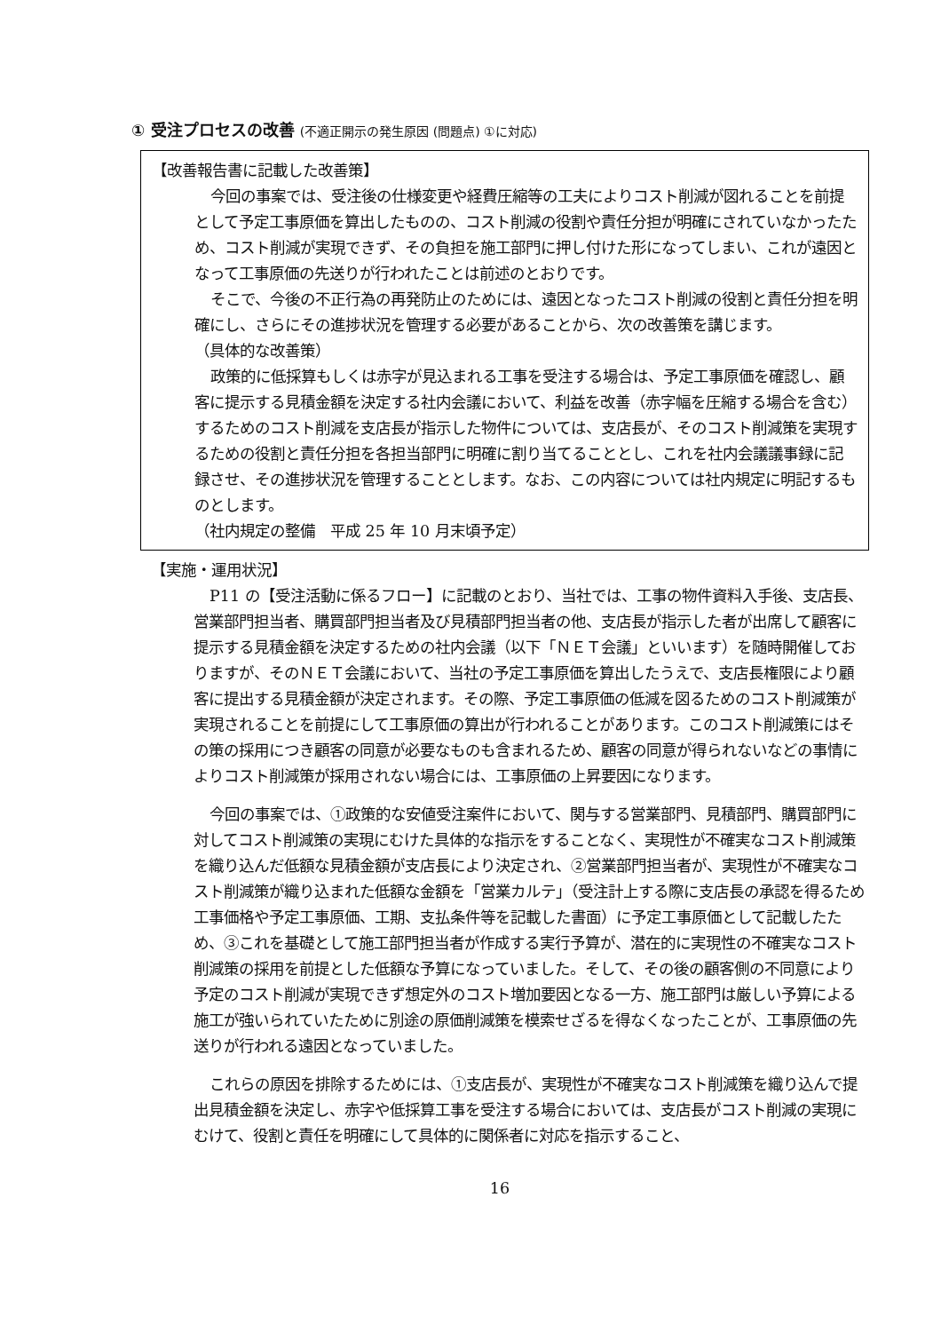① 受注プロセスの改善 (不適正開示の発生原因 (問題点) ①に対応)
【改善報告書に記載した改善策】
今回の事案では、受注後の仕様変更や経費圧縮等の工夫によりコスト削減が図れることを前提として予定工事原価を算出したものの、コスト削減の役割や責任分担が明確にされていなかったため、コスト削減が実現できず、その負担を施工部門に押し付けた形になってしまい、これが遠因となって工事原価の先送りが行われたことは前述のとおりです。
そこで、今後の不正行為の再発防止のためには、遠因となったコスト削減の役割と責任分担を明確にし、さらにその進捗状況を管理する必要があることから、次の改善策を講じます。
（具体的な改善策）
政策的に低採算もしくは赤字が見込まれる工事を受注する場合は、予定工事原価を確認し、顧客に提示する見積金額を決定する社内会議において、利益を改善（赤字幅を圧縮する場合を含む）するためのコスト削減を支店長が指示した物件については、支店長が、そのコスト削減策を実現するための役割と責任分担を各担当部門に明確に割り当てることとし、これを社内会議議事録に記録させ、その進捗状況を管理することとします。なお、この内容については社内規定に明記するものとします。
（社内規定の整備　平成 25 年 10 月末頃予定）
【実施・運用状況】
P11 の【受注活動に係るフロー】に記載のとおり、当社では、工事の物件資料入手後、支店長、営業部門担当者、購買部門担当者及び見積部門担当者の他、支店長が指示した者が出席して顧客に提示する見積金額を決定するための社内会議（以下「ＮＥＴ会議」といいます）を随時開催しておりますが、そのＮＥＴ会議において、当社の予定工事原価を算出したうえで、支店長権限により顧客に提出する見積金額が決定されます。その際、予定工事原価の低減を図るためのコスト削減策が実現されることを前提にして工事原価の算出が行われることがあります。このコスト削減策にはその策の採用につき顧客の同意が必要なものも含まれるため、顧客の同意が得られないなどの事情によりコスト削減策が採用されない場合には、工事原価の上昇要因になります。
今回の事案では、①政策的な安値受注案件において、関与する営業部門、見積部門、購買部門に対してコスト削減策の実現にむけた具体的な指示をすることなく、実現性が不確実なコスト削減策を織り込んだ低額な見積金額が支店長により決定され、②営業部門担当者が、実現性が不確実なコスト削減策が織り込まれた低額な金額を「営業カルテ」（受注計上する際に支店長の承認を得るため工事価格や予定工事原価、工期、支払条件等を記載した書面）に予定工事原価として記載したため、③これを基礎として施工部門担当者が作成する実行予算が、潜在的に実現性の不確実なコスト削減策の採用を前提とした低額な予算になっていました。そして、その後の顧客側の不同意により予定のコスト削減が実現できず想定外のコスト増加要因となる一方、施工部門は厳しい予算による施工が強いられていたために別途の原価削減策を模索せざるを得なくなったことが、工事原価の先送りが行われる遠因となっていました。
これらの原因を排除するためには、①支店長が、実現性が不確実なコスト削減策を織り込んで提出見積金額を決定し、赤字や低採算工事を受注する場合においては、支店長がコスト削減の実現にむけて、役割と責任を明確にして具体的に関係者に対応を指示すること、
16